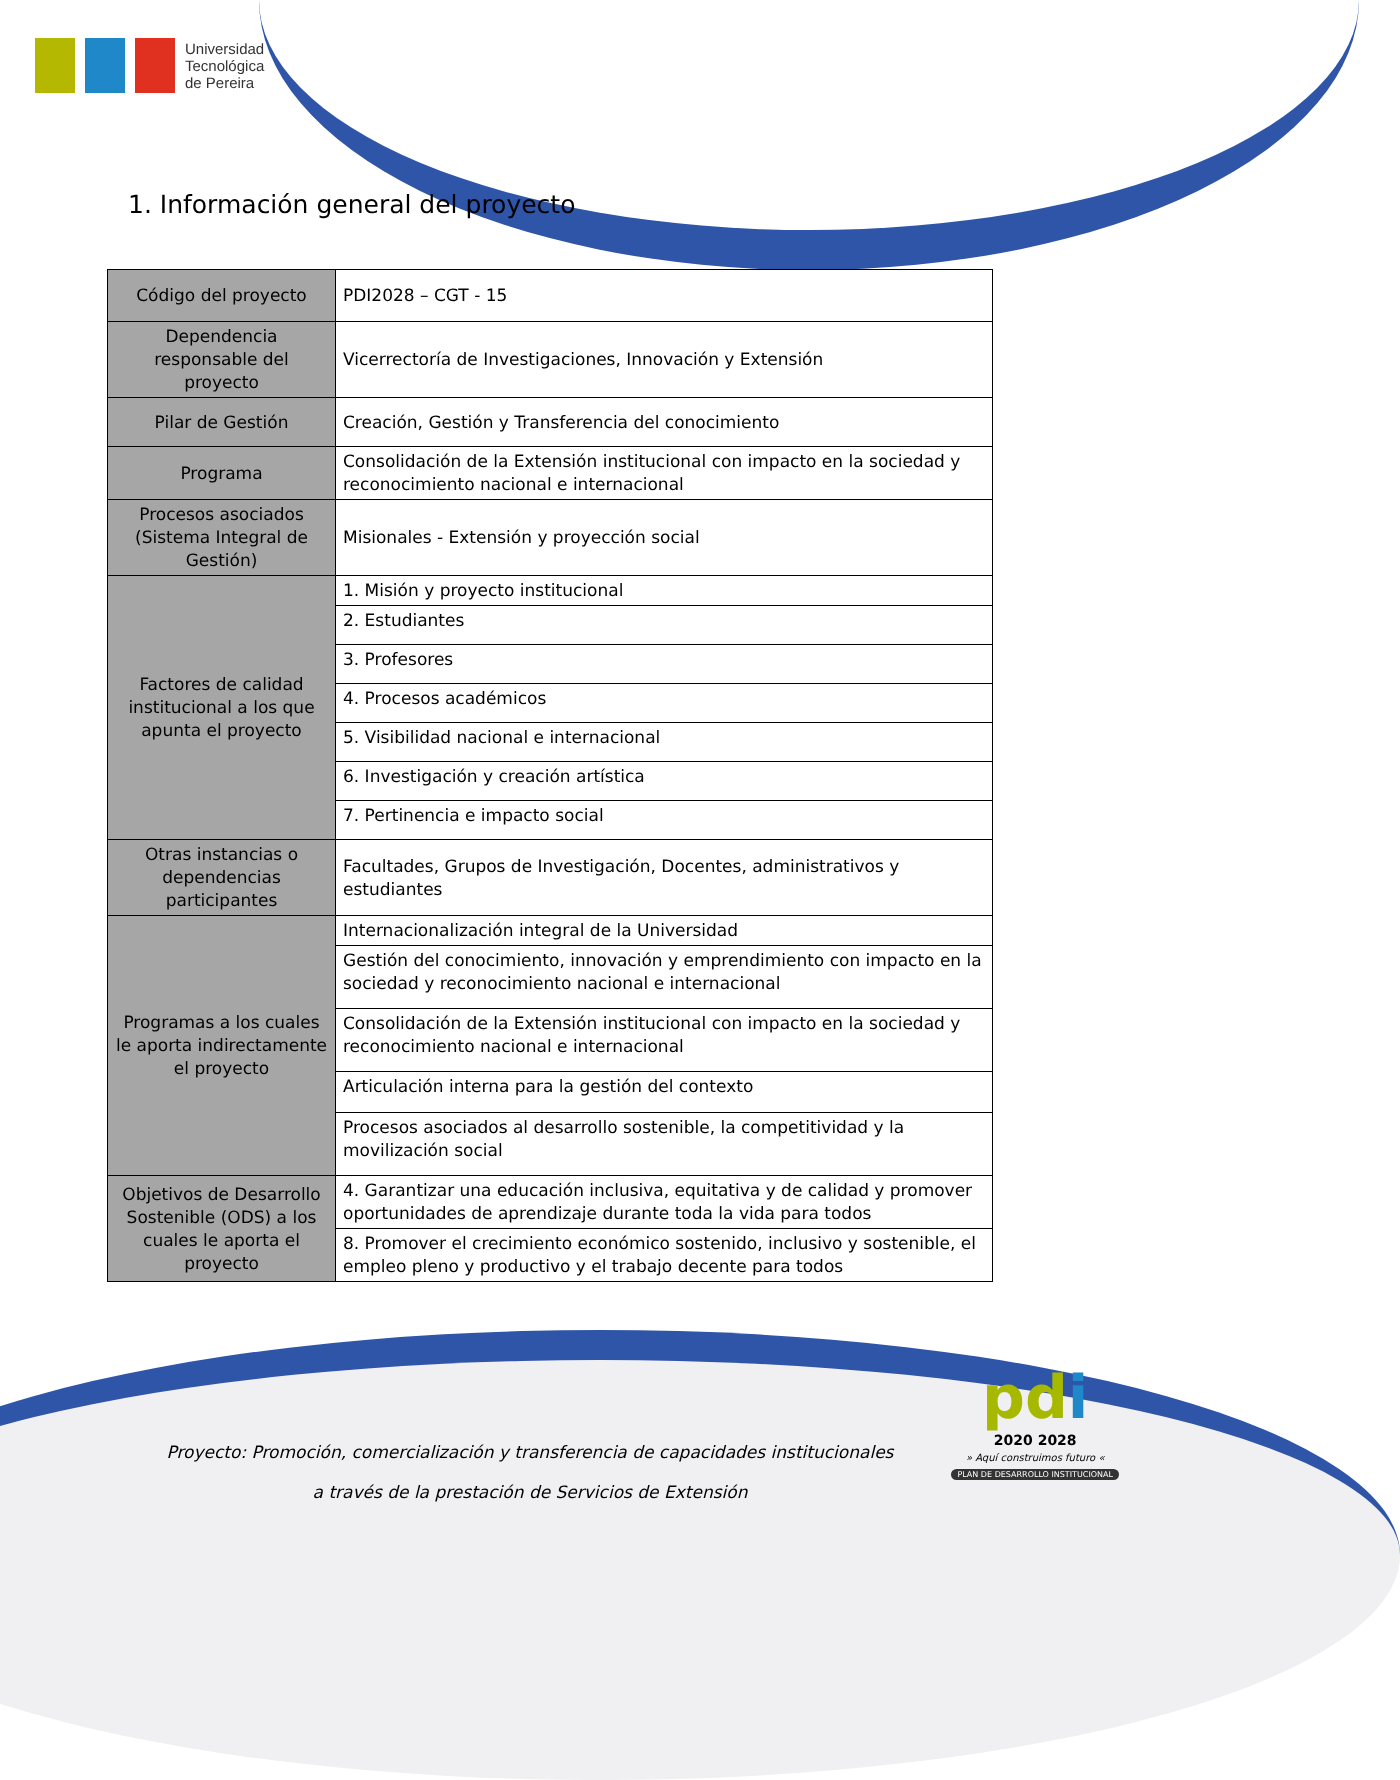Universidad
Tecnológica
de Pereira
1. Información general del proyecto
| Código del proyecto | PDI2028 – CGT - 15 |
| Dependencia responsable del proyecto | Vicerrectoría de Investigaciones, Innovación y Extensión |
| Pilar de Gestión | Creación, Gestión y Transferencia del conocimiento |
| Programa | Consolidación de la Extensión institucional con impacto en la sociedad y reconocimiento nacional e internacional |
| Procesos asociados (Sistema Integral de Gestión) | Misionales - Extensión y proyección social |
| Factores de calidad institucional a los que apunta el proyecto | 1. Misión y proyecto institucional |
| | 2. Estudiantes |
| | 3. Profesores |
| | 4. Procesos académicos |
| | 5. Visibilidad nacional e internacional |
| | 6. Investigación y creación artística |
| | 7. Pertinencia e impacto social |
| Otras instancias o dependencias participantes | Facultades, Grupos de Investigación, Docentes, administrativos y estudiantes |
| Programas a los cuales le aporta indirectamente el proyecto | Internacionalización integral de la Universidad |
| | Gestión del conocimiento, innovación y emprendimiento con impacto en la sociedad y reconocimiento nacional e internacional |
| | Consolidación de la Extensión institucional con impacto en la sociedad y reconocimiento nacional e internacional |
| | Articulación interna para la gestión del contexto |
| | Procesos asociados al desarrollo sostenible, la competitividad y la movilización social |
| Objetivos de Desarrollo Sostenible (ODS) a los cuales le aporta el proyecto | 4. Garantizar una educación inclusiva, equitativa y de calidad y promover oportunidades de aprendizaje durante toda la vida para todos |
| | 8. Promover el crecimiento económico sostenido, inclusivo y sostenible, el empleo pleno y productivo y el trabajo decente para todos |
Proyecto: Promoción, comercialización y transferencia de capacidades institucionales
a través de la prestación de Servicios de Extensión
pdi
2020 2028
» Aquí construimos futuro «
PLAN DE DESARROLLO INSTITUCIONAL